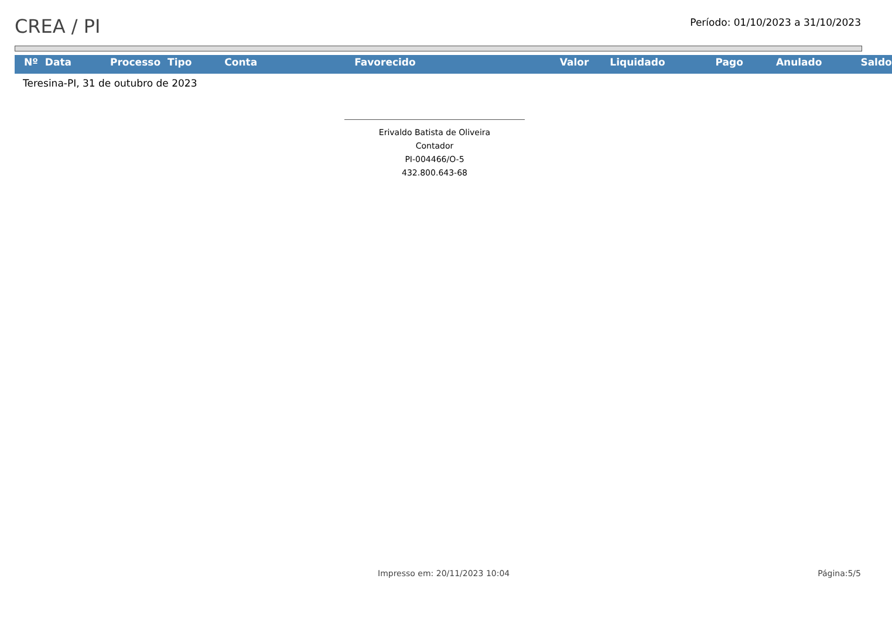CREA / PI
Período: 01/10/2023 a 31/10/2023
| Nº | Data | Processo | Tipo | Conta | Favorecido | Valor | Liquidado | Pago | Anulado | Saldo |
| --- | --- | --- | --- | --- | --- | --- | --- | --- | --- | --- |
Teresina-PI, 31 de outubro de 2023
Erivaldo Batista de Oliveira
Contador
PI-004466/O-5
432.800.643-68
Impresso em: 20/11/2023 10:04 Página:5/5